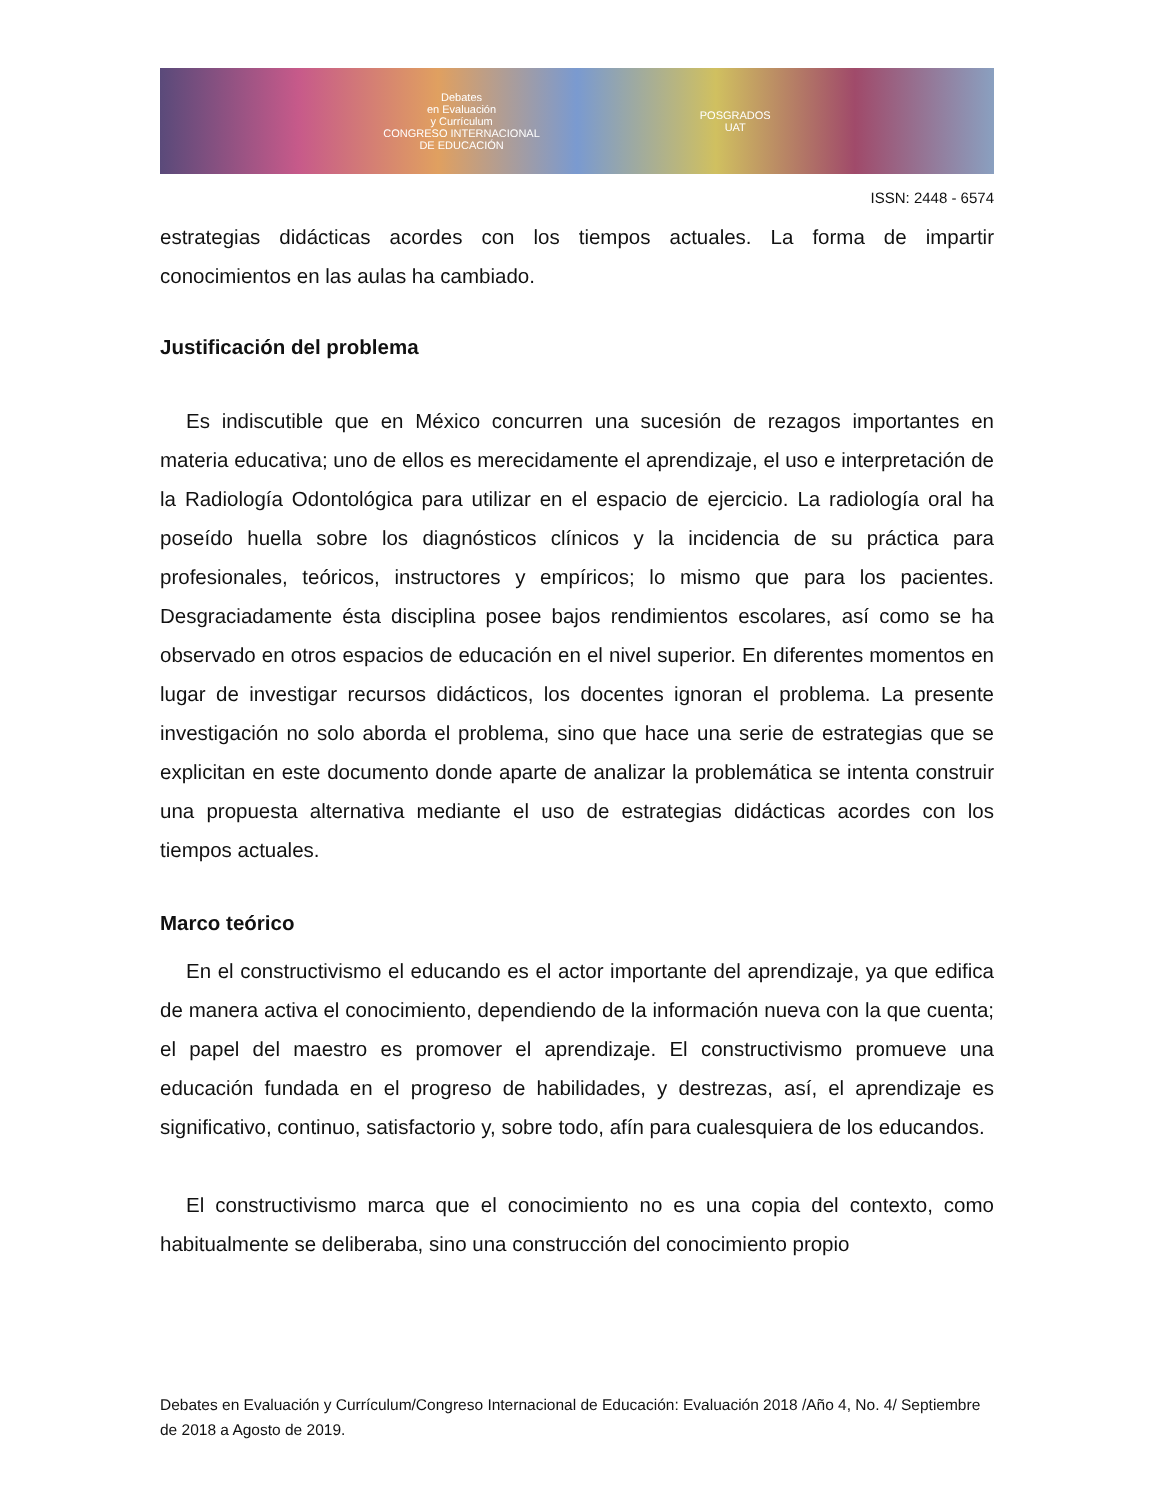Debates
en Evaluación
y Currículum
CONGRESO INTERNACIONAL
DE EDUCACIÓN
POSGRADOS
UAT
ISSN: 2448 - 6574
estrategias didácticas acordes con los tiempos actuales. La forma de impartir conocimientos en las aulas ha cambiado.
Justificación del problema
Es indiscutible que en México concurren una sucesión de rezagos importantes en materia educativa; uno de ellos es merecidamente el aprendizaje, el uso e interpretación de la Radiología Odontológica para utilizar en el espacio de ejercicio. La radiología oral ha poseído huella sobre los diagnósticos clínicos y la incidencia de su práctica para profesionales, teóricos, instructores y empíricos; lo mismo que para los pacientes. Desgraciadamente ésta disciplina posee bajos rendimientos escolares, así como se ha observado en otros espacios de educación en el nivel superior. En diferentes momentos en lugar de investigar recursos didácticos, los docentes ignoran el problema. La presente investigación no solo aborda el problema, sino que hace una serie de estrategias que se explicitan en este documento donde aparte de analizar la problemática se intenta construir una propuesta alternativa mediante el uso de estrategias didácticas acordes con los tiempos actuales.
Marco teórico
En el constructivismo el educando es el actor importante del aprendizaje, ya que edifica de manera activa el conocimiento, dependiendo de la información nueva con la que cuenta; el papel del maestro es promover el aprendizaje. El constructivismo promueve una educación fundada en el progreso de habilidades, y destrezas, así, el aprendizaje es significativo, continuo, satisfactorio y, sobre todo, afín para cualesquiera de los educandos.
El constructivismo marca que el conocimiento no es una copia del contexto, como habitualmente se deliberaba, sino una construcción del conocimiento propio
Debates en Evaluación y Currículum/Congreso Internacional de Educación: Evaluación 2018 /Año 4, No. 4/ Septiembre de 2018 a Agosto de 2019.